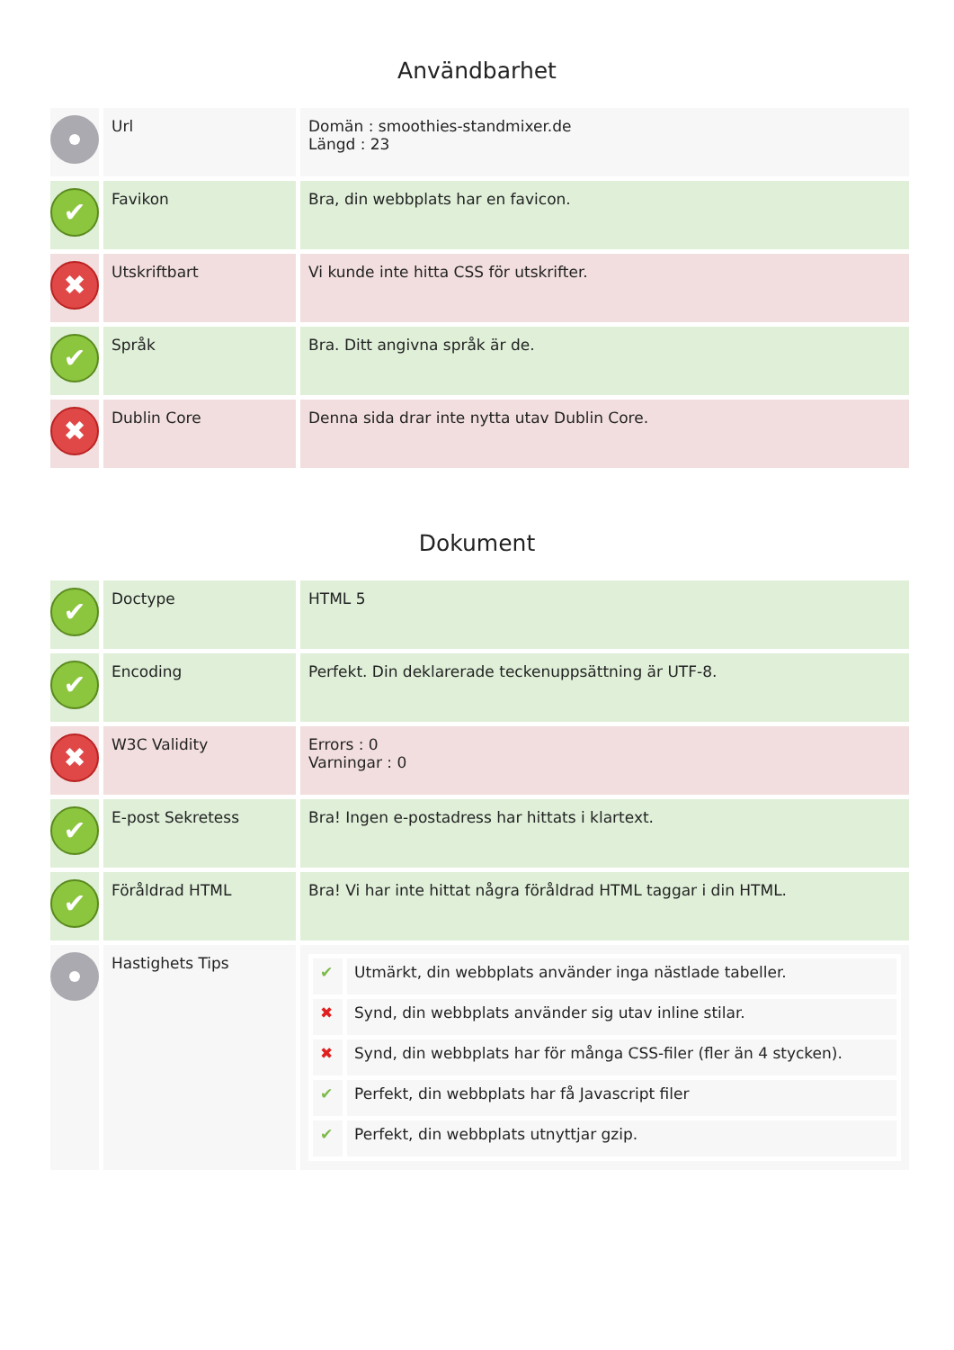Användbarhet
| | Url | Domän : smoothies-standmixer.de Längd : 23 |
| ✔ | Favikon | Bra, din webbplats har en favicon. |
| ✖ | Utskriftbart | Vi kunde inte hitta CSS för utskrifter. |
| ✔ | Språk | Bra. Ditt angivna språk är de. |
| ✖ | Dublin Core | Denna sida drar inte nytta utav Dublin Core. |
Dokument
| ✔ | Doctype | HTML 5 |
| ✔ | Encoding | Perfekt. Din deklarerade teckenuppsättning är UTF-8. |
| ✖ | W3C Validity | Errors : 0 Varningar : 0 |
| ✔ | E-post Sekretess | Bra! Ingen e-postadress har hittats i klartext. |
| ✔ | Föråldrad HTML | Bra! Vi har inte hittat några föråldrad HTML taggar i din HTML. |
| | Hastighets Tips | / ✔ / Utmärkt, din webbplats använder inga nästlade tabeller. / / ✖ / Synd, din webbplats använder sig utav inline stilar. / / ✖ / Synd, din webbplats har för många CSS-filer (fler än 4 stycken). / / ✔ / Perfekt, din webbplats har få Javascript filer / / ✔ / Perfekt, din webbplats utnyttjar gzip. / |